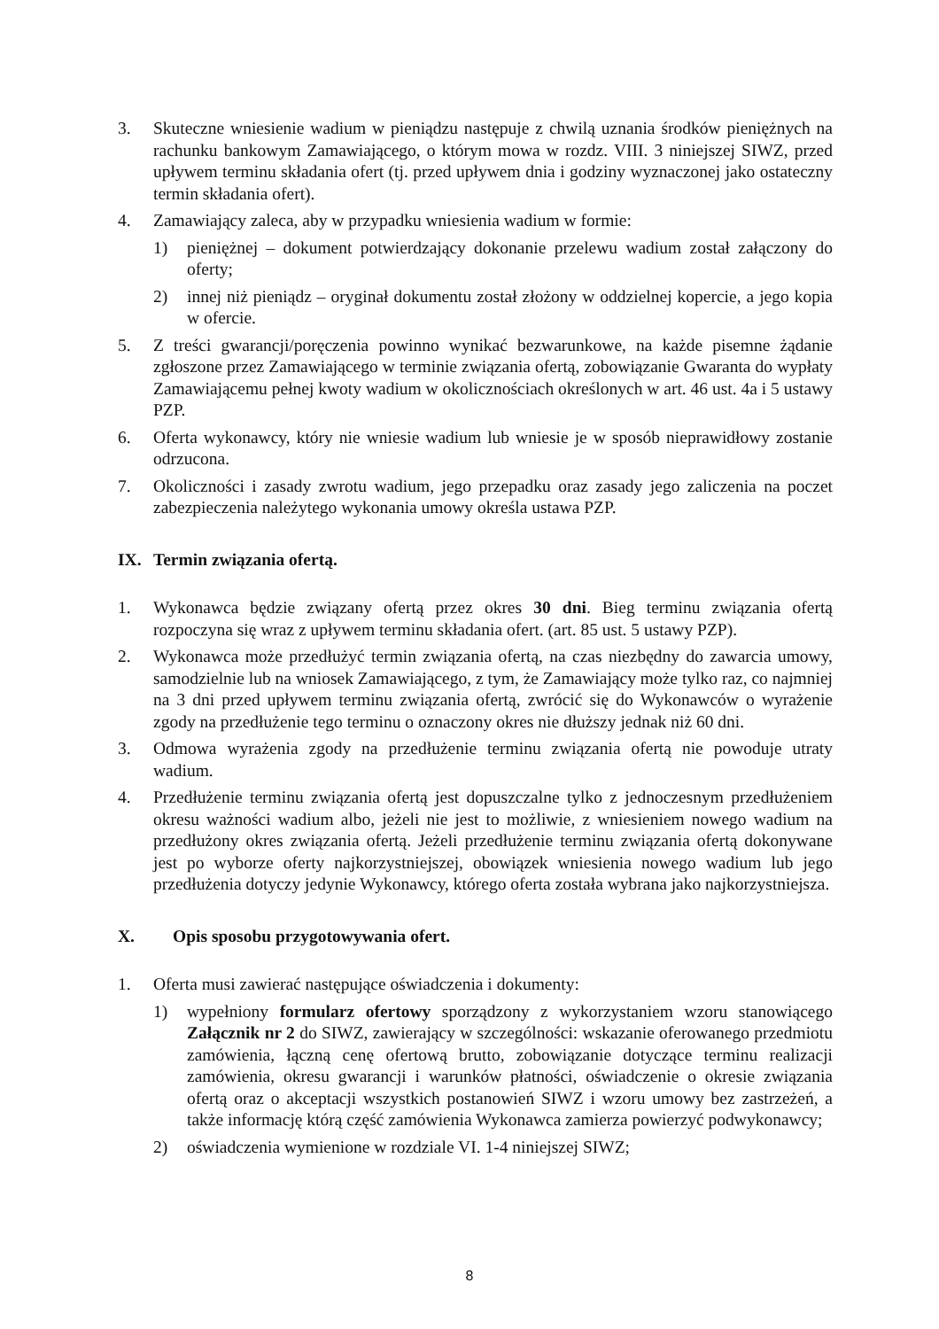3. Skuteczne wniesienie wadium w pieniądzu następuje z chwilą uznania środków pieniężnych na rachunku bankowym Zamawiającego, o którym mowa w rozdz. VIII. 3 niniejszej SIWZ, przed upływem terminu składania ofert (tj. przed upływem dnia i godziny wyznaczonej jako ostateczny termin składania ofert).
4. Zamawiający zaleca, aby w przypadku wniesienia wadium w formie:
1) pieniężnej – dokument potwierdzający dokonanie przelewu wadium został załączony do oferty;
2) innej niż pieniądz – oryginał dokumentu został złożony w oddzielnej kopercie, a jego kopia w ofercie.
5. Z treści gwarancji/poręczenia powinno wynikać bezwarunkowe, na każde pisemne żądanie zgłoszone przez Zamawiającego w terminie związania ofertą, zobowiązanie Gwaranta do wypłaty Zamawiającemu pełnej kwoty wadium w okolicznościach określonych w art. 46 ust. 4a i 5 ustawy PZP.
6. Oferta wykonawcy, który nie wniesie wadium lub wniesie je w sposób nieprawidłowy zostanie odrzucona.
7. Okoliczności i zasady zwrotu wadium, jego przepadku oraz zasady jego zaliczenia na poczet zabezpieczenia należytego wykonania umowy określa ustawa PZP.
IX. Termin związania ofertą.
1. Wykonawca będzie związany ofertą przez okres 30 dni. Bieg terminu związania ofertą rozpoczyna się wraz z upływem terminu składania ofert. (art. 85 ust. 5 ustawy PZP).
2. Wykonawca może przedłużyć termin związania ofertą, na czas niezbędny do zawarcia umowy, samodzielnie lub na wniosek Zamawiającego, z tym, że Zamawiający może tylko raz, co najmniej na 3 dni przed upływem terminu związania ofertą, zwrócić się do Wykonawców o wyrażenie zgody na przedłużenie tego terminu o oznaczony okres nie dłuższy jednak niż 60 dni.
3. Odmowa wyrażenia zgody na przedłużenie terminu związania ofertą nie powoduje utraty wadium.
4. Przedłużenie terminu związania ofertą jest dopuszczalne tylko z jednoczesnym przedłużeniem okresu ważności wadium albo, jeżeli nie jest to możliwie, z wniesieniem nowego wadium na przedłużony okres związania ofertą. Jeżeli przedłużenie terminu związania ofertą dokonywane jest po wyborze oferty najkorzystniejszej, obowiązek wniesienia nowego wadium lub jego przedłużenia dotyczy jedynie Wykonawcy, którego oferta została wybrana jako najkorzystniejsza.
X. Opis sposobu przygotowywania ofert.
1. Oferta musi zawierać następujące oświadczenia i dokumenty:
1) wypełniony formularz ofertowy sporządzony z wykorzystaniem wzoru stanowiącego Załącznik nr 2 do SIWZ, zawierający w szczególności: wskazanie oferowanego przedmiotu zamówienia, łączną cenę ofertową brutto, zobowiązanie dotyczące terminu realizacji zamówienia, okresu gwarancji i warunków płatności, oświadczenie o okresie związania ofertą oraz o akceptacji wszystkich postanowień SIWZ i wzoru umowy bez zastrzeżeń, a także informację którą część zamówienia Wykonawca zamierza powierzyć podwykonawcy;
2) oświadczenia wymienione w rozdziale VI. 1-4 niniejszej SIWZ;
8